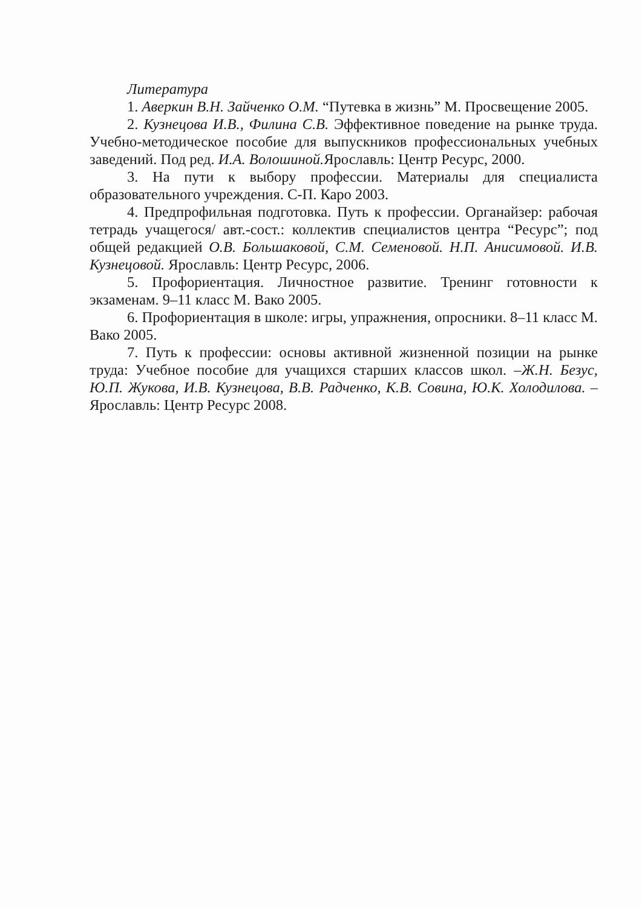Литература
1. Аверкин В.Н. Зайченко О.М. “Путевка в жизнь” М. Просвещение 2005.
2. Кузнецова И.В., Филина С.В. Эффективное поведение на рынке труда. Учебно-методическое пособие для выпускников профессиональных учебных заведений. Под ред. И.А. Волошиной. Ярославль: Центр Ресурс, 2000.
3. На пути к выбору профессии. Материалы для специалиста образовательного учреждения. С-П. Каро 2003.
4. Предпрофильная подготовка. Путь к профессии. Органайзер: рабочая тетрадь учащегося/ авт.-сост.: коллектив специалистов центра “Ресурс”; под общей редакцией О.В. Большаковой, С.М. Семеновой. Н.П. Анисимовой. И.В. Кузнецовой. Ярославль: Центр Ресурс, 2006.
5. Профориентация. Личностное развитие. Тренинг готовности к экзаменам. 9–11 класс М. Вако 2005.
6. Профориентация в школе: игры, упражнения, опросники. 8–11 класс М. Вако 2005.
7. Путь к профессии: основы активной жизненной позиции на рынке труда: Учебное пособие для учащихся старших классов школ. –Ж.Н. Безус, Ю.П. Жукова, И.В. Кузнецова, В.В. Радченко, К.В. Совина, Ю.К. Холодилова. – Ярославль: Центр Ресурс 2008.